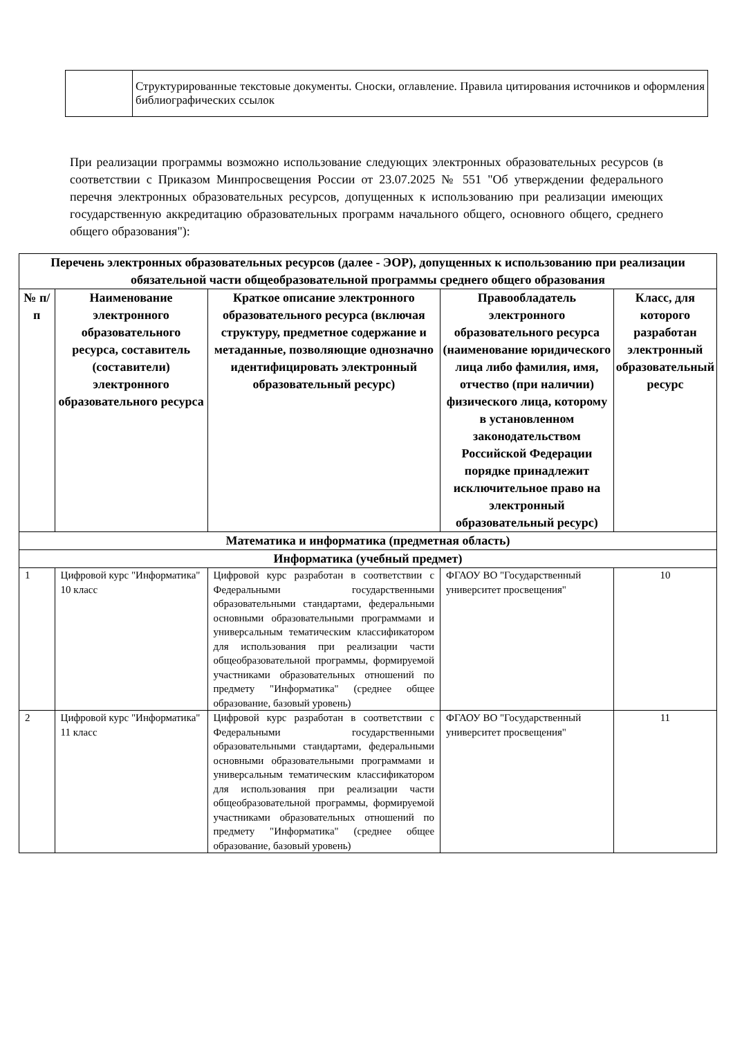| | Структурированные текстовые документы. Сноски, оглавление. Правила цитирования источников и оформления библиографических ссылок |
При реализации программы возможно использование следующих электронных образовательных ресурсов (в соответствии с Приказом Минпросвещения России от 23.07.2025 № 551 "Об утверждении федерального перечня электронных образовательных ресурсов, допущенных к использованию при реализации имеющих государственную аккредитацию образовательных программ начального общего, основного общего, среднего общего образования"):
| Перечень электронных образовательных ресурсов (далее - ЭОР), допущенных к использованию при реализации обязательной части общеобразовательной программы среднего общего образования | | | | |
| --- | --- | --- | --- | --- |
| № п/п | Наименование электронного образовательного ресурса, составитель (составители) электронного образовательного ресурса | Краткое описание электронного образовательного ресурса (включая структуру, предметное содержание и метаданные, позволяющие однозначно идентифицировать электронный образовательный ресурс) | Правообладатель электронного образовательного ресурса (наименование юридического лица либо фамилия, имя, отчество (при наличии) физического лица, которому в установленном законодательством Российской Федерации порядке принадлежит исключительное право на электронный образовательный ресурс) | Класс, для которого разработан электронный образовательный ресурс |
| Математика и информатика (предметная область) | | | | |
| Информатика (учебный предмет) | | | | |
| 1 | Цифровой курс "Информатика" 10 класс | Цифровой курс разработан в соответствии с Федеральными государственными образовательными стандартами, федеральными основными образовательными программами и универсальным тематическим классификатором для использования при реализации части общеобразовательной программы, формируемой участниками образовательных отношений по предмету "Информатика" (среднее общее образование, базовый уровень) | ФГАОУ ВО "Государственный университет просвещения" | 10 |
| 2 | Цифровой курс "Информатика" 11 класс | Цифровой курс разработан в соответствии с Федеральными государственными образовательными стандартами, федеральными основными образовательными программами и универсальным тематическим классификатором для использования при реализации части общеобразовательной программы, формируемой участниками образовательных отношений по предмету "Информатика" (среднее общее образование, базовый уровень) | ФГАОУ ВО "Государственный университет просвещения" | 11 |